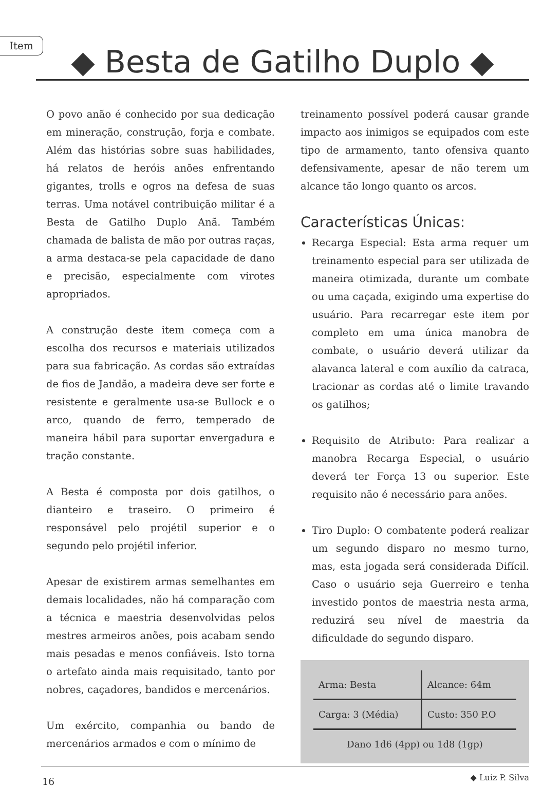Item
◆ Besta de Gatilho Duplo ◆
O povo anão é conhecido por sua dedicação em mineração, construção, forja e combate. Além das histórias sobre suas habilidades, há relatos de heróis anões enfrentando gigantes, trolls e ogros na defesa de suas terras. Uma notável contribuição militar é a Besta de Gatilho Duplo Anã. Também chamada de balista de mão por outras raças, a arma destaca-se pela capacidade de dano e precisão, especialmente com virotes apropriados.
A construção deste item começa com a escolha dos recursos e materiais utilizados para sua fabricação. As cordas são extraídas de fios de Jandão, a madeira deve ser forte e resistente e geralmente usa-se Bullock e o arco, quando de ferro, temperado de maneira hábil para suportar envergadura e tração constante.
A Besta é composta por dois gatilhos, o dianteiro e traseiro. O primeiro é responsável pelo projétil superior e o segundo pelo projétil inferior.
Apesar de existirem armas semelhantes em demais localidades, não há comparação com a técnica e maestria desenvolvidas pelos mestres armeiros anões, pois acabam sendo mais pesadas e menos confiáveis. Isto torna o artefato ainda mais requisitado, tanto por nobres, caçadores, bandidos e mercenários.
Um exército, companhia ou bando de mercenários armados e com o mínimo de
treinamento possível poderá causar grande impacto aos inimigos se equipados com este tipo de armamento, tanto ofensiva quanto defensivamente, apesar de não terem um alcance tão longo quanto os arcos.
Características Únicas:
Recarga Especial: Esta arma requer um treinamento especial para ser utilizada de maneira otimizada, durante um combate ou uma caçada, exigindo uma expertise do usuário. Para recarregar este item por completo em uma única manobra de combate, o usuário deverá utilizar da alavanca lateral e com auxílio da catraca, tracionar as cordas até o limite travando os gatilhos;
Requisito de Atributo: Para realizar a manobra Recarga Especial, o usuário deverá ter Força 13 ou superior. Este requisito não é necessário para anões.
Tiro Duplo: O combatente poderá realizar um segundo disparo no mesmo turno, mas, esta jogada será considerada Difícil. Caso o usuário seja Guerreiro e tenha investido pontos de maestria nesta arma, reduzirá seu nível de maestria da dificuldade do segundo disparo.
| Arma: Besta | Alcance: 64m |
| Carga: 3 (Média) | Custo: 350 P.O |
| Dano 1d6 (4pp) ou 1d8 (1gp) | |
◆ Luiz P. Silva
16